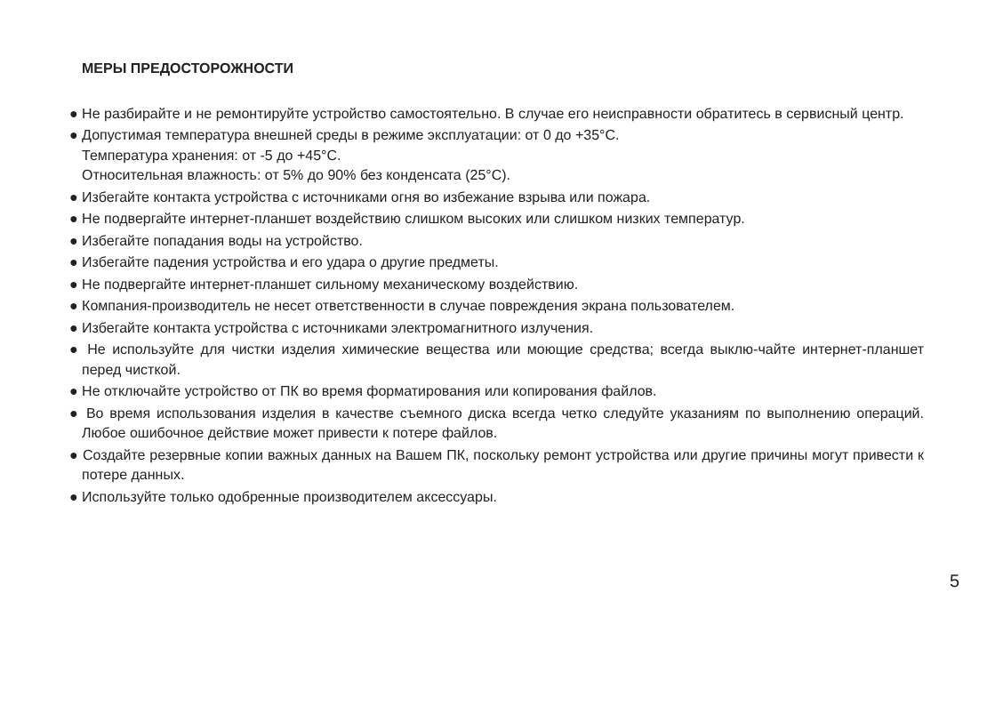МЕРЫ ПРЕДОСТОРОЖНОСТИ
● Не разбирайте и не ремонтируйте устройство самостоятельно. В случае его неисправности обратитесь в сервисный центр.
● Допустимая температура внешней среды в режиме эксплуатации: от 0 до +35°С.
Температура хранения: от -5 до +45°С.
Относительная влажность: от 5% до 90% без конденсата (25°С).
● Избегайте контакта устройства с источниками огня во избежание взрыва или пожара.
● Не подвергайте интернет-планшет воздействию слишком высоких или слишком низких температур.
● Избегайте попадания воды на устройство.
● Избегайте падения устройства и его удара о другие предметы.
● Не подвергайте интернет-планшет сильному механическому воздействию.
● Компания-производитель не несет ответственности в случае повреждения экрана пользователем.
● Избегайте контакта устройства с источниками электромагнитного излучения.
● Не используйте для чистки изделия химические вещества или моющие средства; всегда выклю-чайте интернет-планшет перед чисткой.
● Не отключайте устройство от ПК во время форматирования или копирования файлов.
● Во время использования изделия в качестве съемного диска всегда четко следуйте указаниям по выполнению операций. Любое ошибочное действие может привести к потере файлов.
● Создайте резервные копии важных данных на Вашем ПК, поскольку ремонт устройства или другие причины могут привести к потере данных.
● Используйте только одобренные производителем аксессуары.
5